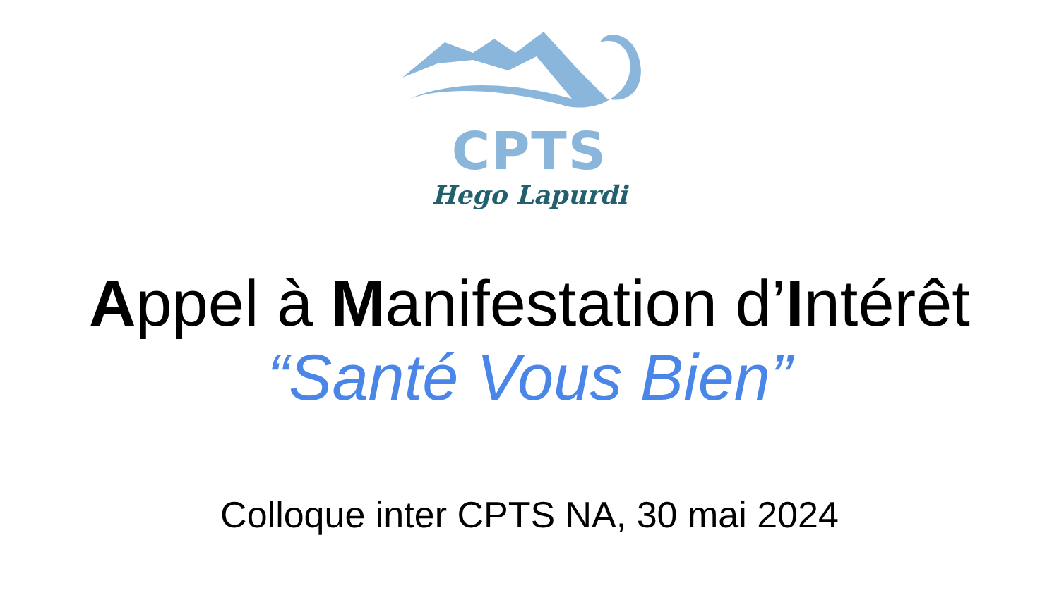CPTS
Hego Lapurdi
Appel à Manifestation d’Intérêt
“Santé Vous Bien”
Colloque inter CPTS NA, 30 mai 2024